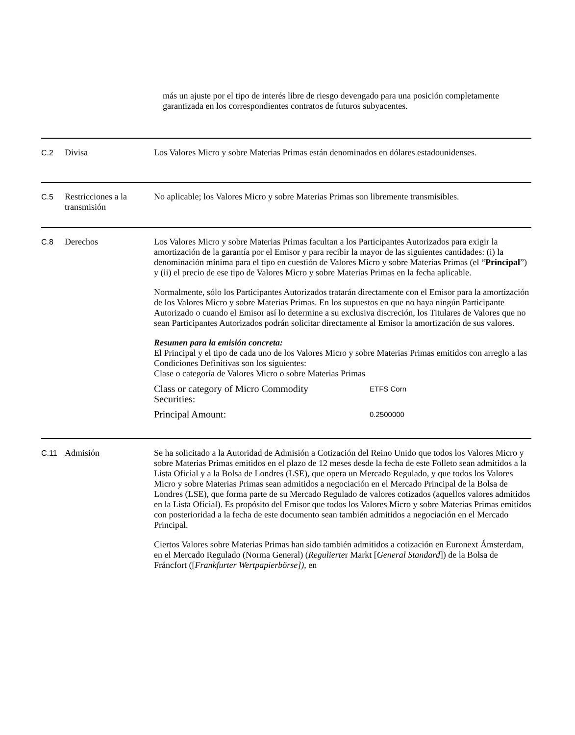más un ajuste por el tipo de interés libre de riesgo devengado para una posición completamente garantizada en los correspondientes contratos de futuros subyacentes.
C.2 Divisa Los Valores Micro y sobre Materias Primas están denominados en dólares estadounidenses.
C.5 Restricciones a la transmisión
No aplicable; los Valores Micro y sobre Materias Primas son libremente transmisibles.
C.8 Derechos Los Valores Micro y sobre Materias Primas facultan a los Participantes Autorizados para exigir la amortización de la garantía por el Emisor y para recibir la mayor de las siguientes cantidades: (i) la denominación mínima para el tipo en cuestión de Valores Micro y sobre Materias Primas (el “Principal”) y (ii) el precio de ese tipo de Valores Micro y sobre Materias Primas en la fecha aplicable.
Normalmente, sólo los Participantes Autorizados tratarán directamente con el Emisor para la amortización de los Valores Micro y sobre Materias Primas. En los supuestos en que no haya ningún Participante Autorizado o cuando el Emisor así lo determine a su exclusiva discreción, los Titulares de Valores que no sean Participantes Autorizados podrán solicitar directamente al Emisor la amortización de sus valores.
Resumen para la emisión concreta:
El Principal y el tipo de cada uno de los Valores Micro y sobre Materias Primas emitidos con arreglo a las Condiciones Definitivas son los siguientes:
Clase o categoría de Valores Micro o sobre Materias Primas
| Class or category of Micro Commodity Securities: | ETFS Corn |
| Principal Amount: | 0.2500000 |
C.11 Admisión Se ha solicitado a la Autoridad de Admisión a Cotización del Reino Unido que todos los Valores Micro y sobre Materias Primas emitidos en el plazo de 12 meses desde la fecha de este Folleto sean admitidos a la Lista Oficial y a la Bolsa de Londres (LSE), que opera un Mercado Regulado, y que todos los Valores Micro y sobre Materias Primas sean admitidos a negociación en el Mercado Principal de la Bolsa de Londres (LSE), que forma parte de su Mercado Regulado de valores cotizados (aquellos valores admitidos en la Lista Oficial). Es propósito del Emisor que todos los Valores Micro y sobre Materias Primas emitidos con posterioridad a la fecha de este documento sean también admitidos a negociación en el Mercado Principal.
Ciertos Valores sobre Materias Primas han sido también admitidos a cotización en Euronext Ámsterdam, en el Mercado Regulado (Norma General) (Regulierter Markt [General Standard]) de la Bolsa de Fráncfort ([Frankfurter Wertpapierbörse]), en